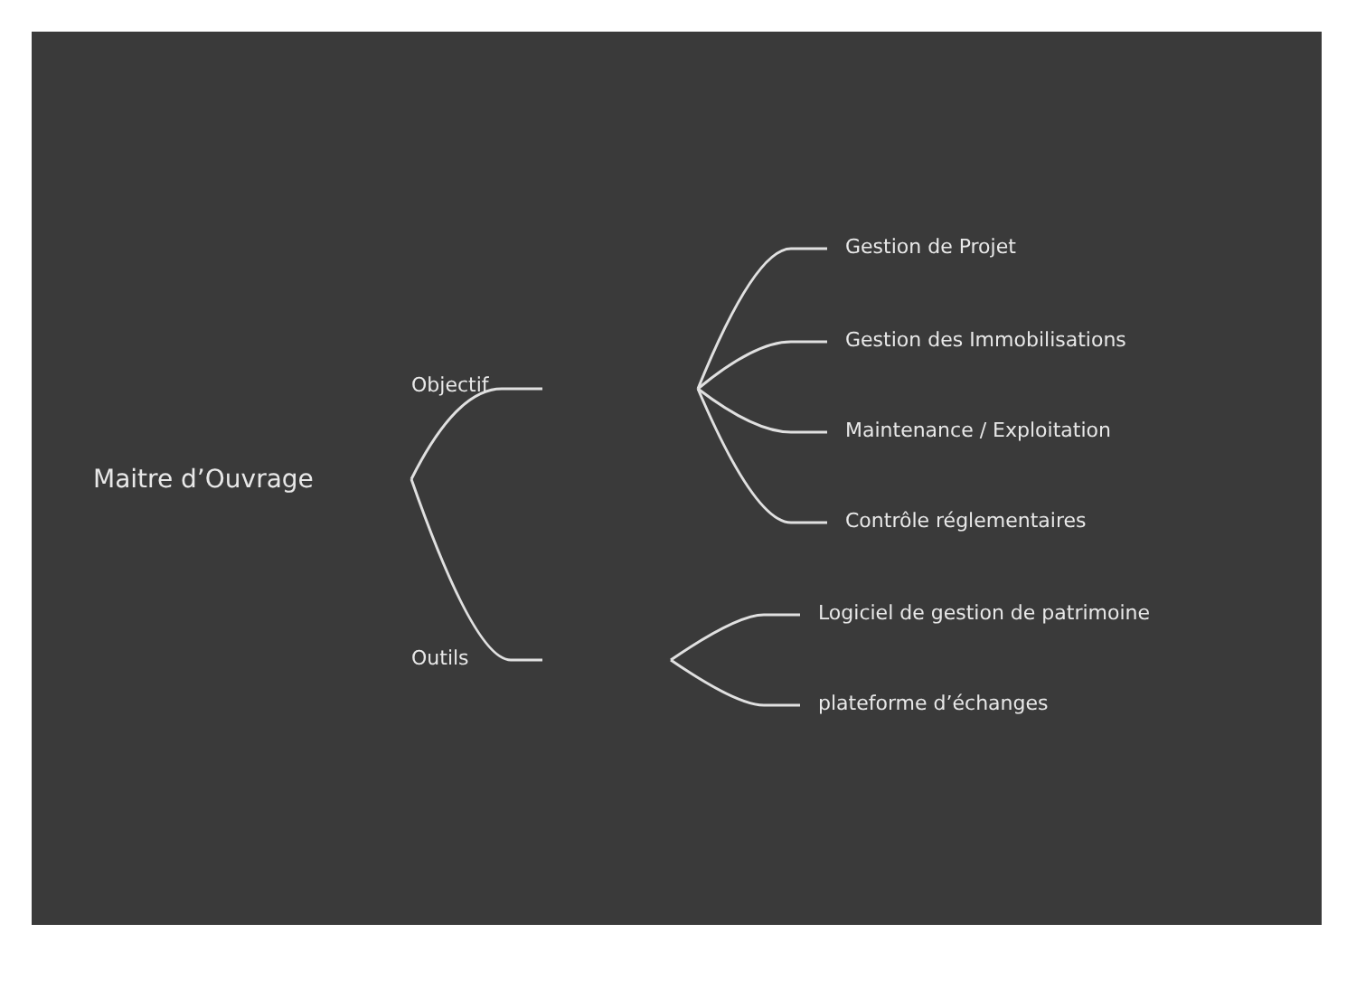Maitre d’Ouvrage
Objectif
Outils
Gestion de Projet
Gestion des Immobilisations
Maintenance / Exploitation
Contrôle réglementaires
Logiciel de gestion de patrimoine
plateforme d’échanges